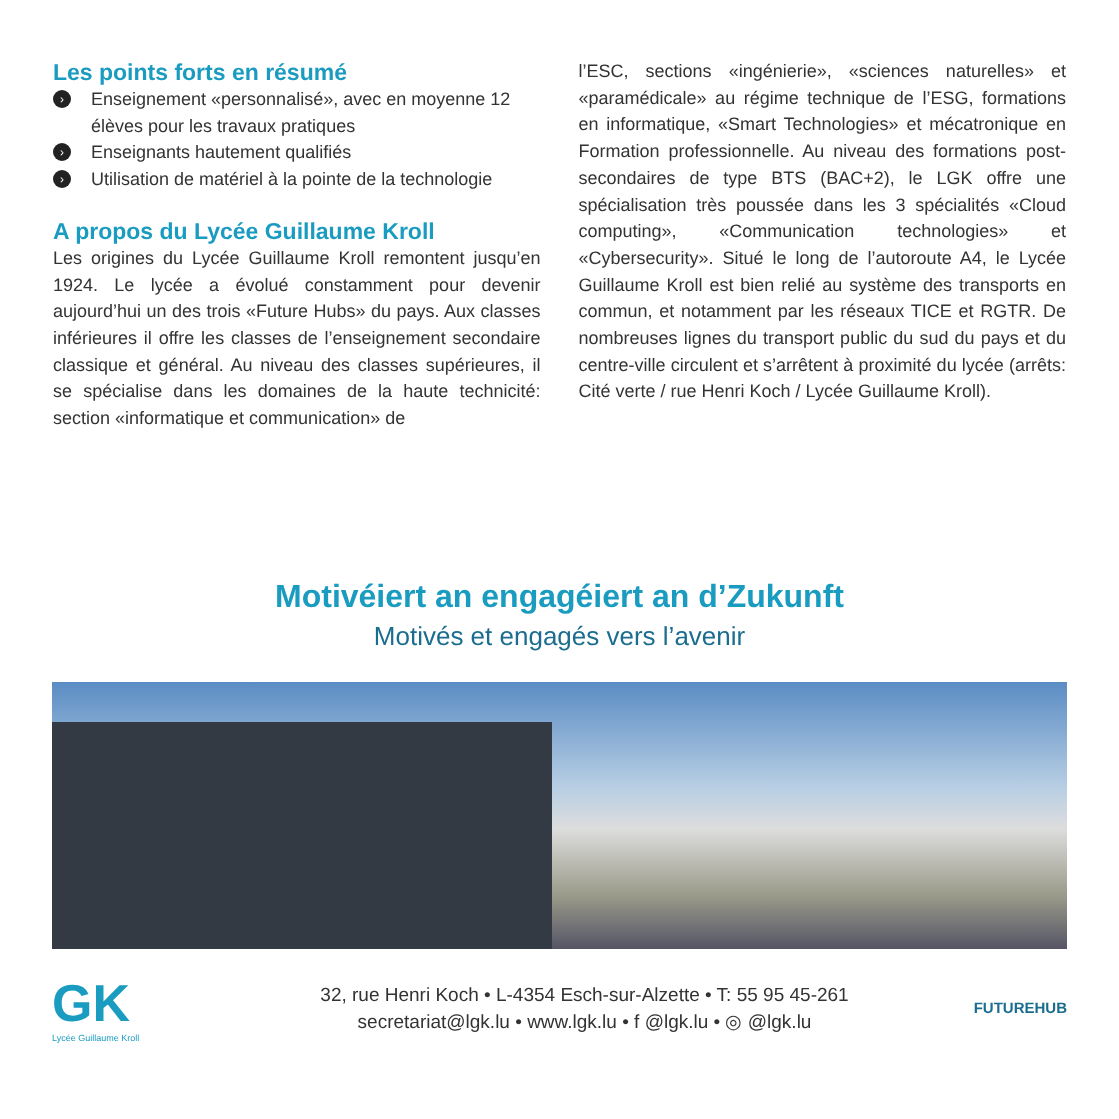Les points forts en résumé
› Enseignement «personnalisé», avec en moyenne 12 élèves pour les travaux pratiques
› Enseignants hautement qualifiés
› Utilisation de matériel à la pointe de la technologie
A propos du Lycée Guillaume Kroll
Les origines du Lycée Guillaume Kroll remontent jusqu’en 1924. Le lycée a évolué constamment pour devenir aujourd’hui un des trois «Future Hubs» du pays. Aux classes inférieures il offre les classes de l’enseignement secondaire classique et général. Au niveau des classes supérieures, il se spécialise dans les domaines de la haute technicité: section «informatique et communication» de
l’ESC, sections «ingénierie», «sciences naturelles» et «paramédicale» au régime technique de l’ESG, formations en informatique, «Smart Technologies» et mécatronique en Formation professionnelle. Au niveau des formations post-secondaires de type BTS (BAC+2), le LGK offre une spécialisation très poussée dans les 3 spécialités «Cloud computing», «Communication technologies» et «Cybersecurity». Situé le long de l’autoroute A4, le Lycée Guillaume Kroll est bien relié au système des transports en commun, et notamment par les réseaux TICE et RGTR. De nombreuses lignes du transport public du sud du pays et du centre-ville circulent et s’arrêtent à proximité du lycée (arrêts: Cité verte / rue Henri Koch / Lycée Guillaume Kroll).
Motivéiert an engagéiert an d’Zukunft
Motivés et engagés vers l’avenir
GK
Lycée Guillaume Kroll
32, rue Henri Koch • L-4354 Esch-sur-Alzette • T: 55 95 45-261
secretariat@lgk.lu • www.lgk.lu • f @lgk.lu • ◎ @lgk.lu
FUTUREHUB